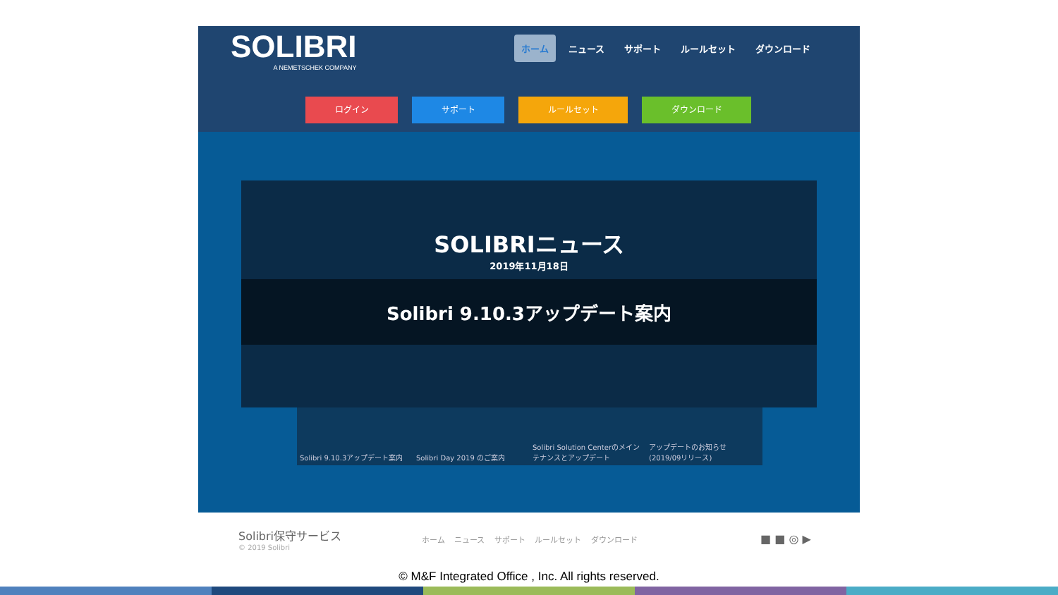SOLIBRI
A NEMETSCHEK COMPANY
ホーム ニュース サポート ルールセット ダウンロード
ログイン サポート ルールセット ダウンロード
SOLIBRIニュース
2019年11月18日
Solibri 9.10.3アップデート案内
Solibri 9.10.3アップデート案内 Solibri Day 2019 のご案内 Solibri Solution Centerのメインテナンスとアップデート
アップデートのお知らせ (2019/09リリース)
Solibri保守サービス
© 2019 Solibri
ホーム ニュース サポート ルールセット ダウンロード
■ ■ ◎ ▶
© M&F Integrated Office , Inc. All rights reserved.